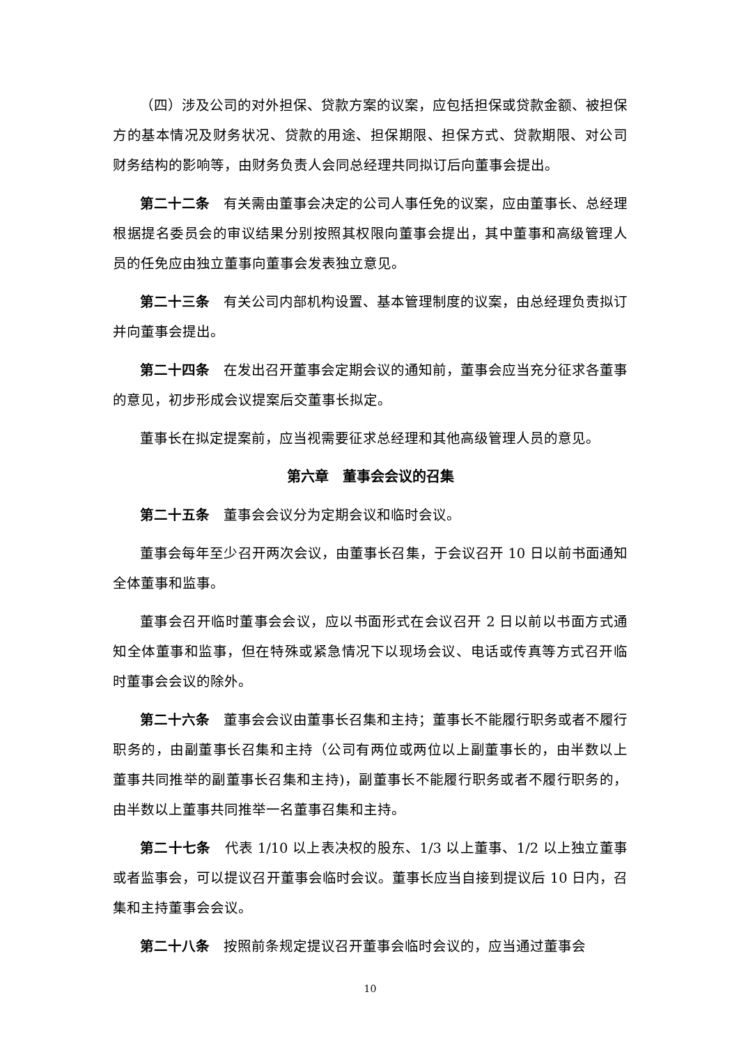（四）涉及公司的对外担保、贷款方案的议案，应包括担保或贷款金额、被担保方的基本情况及财务状况、贷款的用途、担保期限、担保方式、贷款期限、对公司财务结构的影响等，由财务负责人会同总经理共同拟订后向董事会提出。
第二十二条　有关需由董事会决定的公司人事任免的议案，应由董事长、总经理根据提名委员会的审议结果分别按照其权限向董事会提出，其中董事和高级管理人员的任免应由独立董事向董事会发表独立意见。
第二十三条　有关公司内部机构设置、基本管理制度的议案，由总经理负责拟订并向董事会提出。
第二十四条　在发出召开董事会定期会议的通知前，董事会应当充分征求各董事的意见，初步形成会议提案后交董事长拟定。
董事长在拟定提案前，应当视需要征求总经理和其他高级管理人员的意见。
第六章　董事会会议的召集
第二十五条　董事会会议分为定期会议和临时会议。
董事会每年至少召开两次会议，由董事长召集，于会议召开 10 日以前书面通知全体董事和监事。
董事会召开临时董事会会议，应以书面形式在会议召开 2 日以前以书面方式通知全体董事和监事，但在特殊或紧急情况下以现场会议、电话或传真等方式召开临时董事会会议的除外。
第二十六条　董事会会议由董事长召集和主持；董事长不能履行职务或者不履行职务的，由副董事长召集和主持（公司有两位或两位以上副董事长的，由半数以上董事共同推举的副董事长召集和主持)，副董事长不能履行职务或者不履行职务的，由半数以上董事共同推举一名董事召集和主持。
第二十七条　代表 1/10 以上表决权的股东、1/3 以上董事、1/2 以上独立董事或者监事会，可以提议召开董事会临时会议。董事长应当自接到提议后 10 日内，召集和主持董事会会议。
第二十八条　按照前条规定提议召开董事会临时会议的，应当通过董事会
10